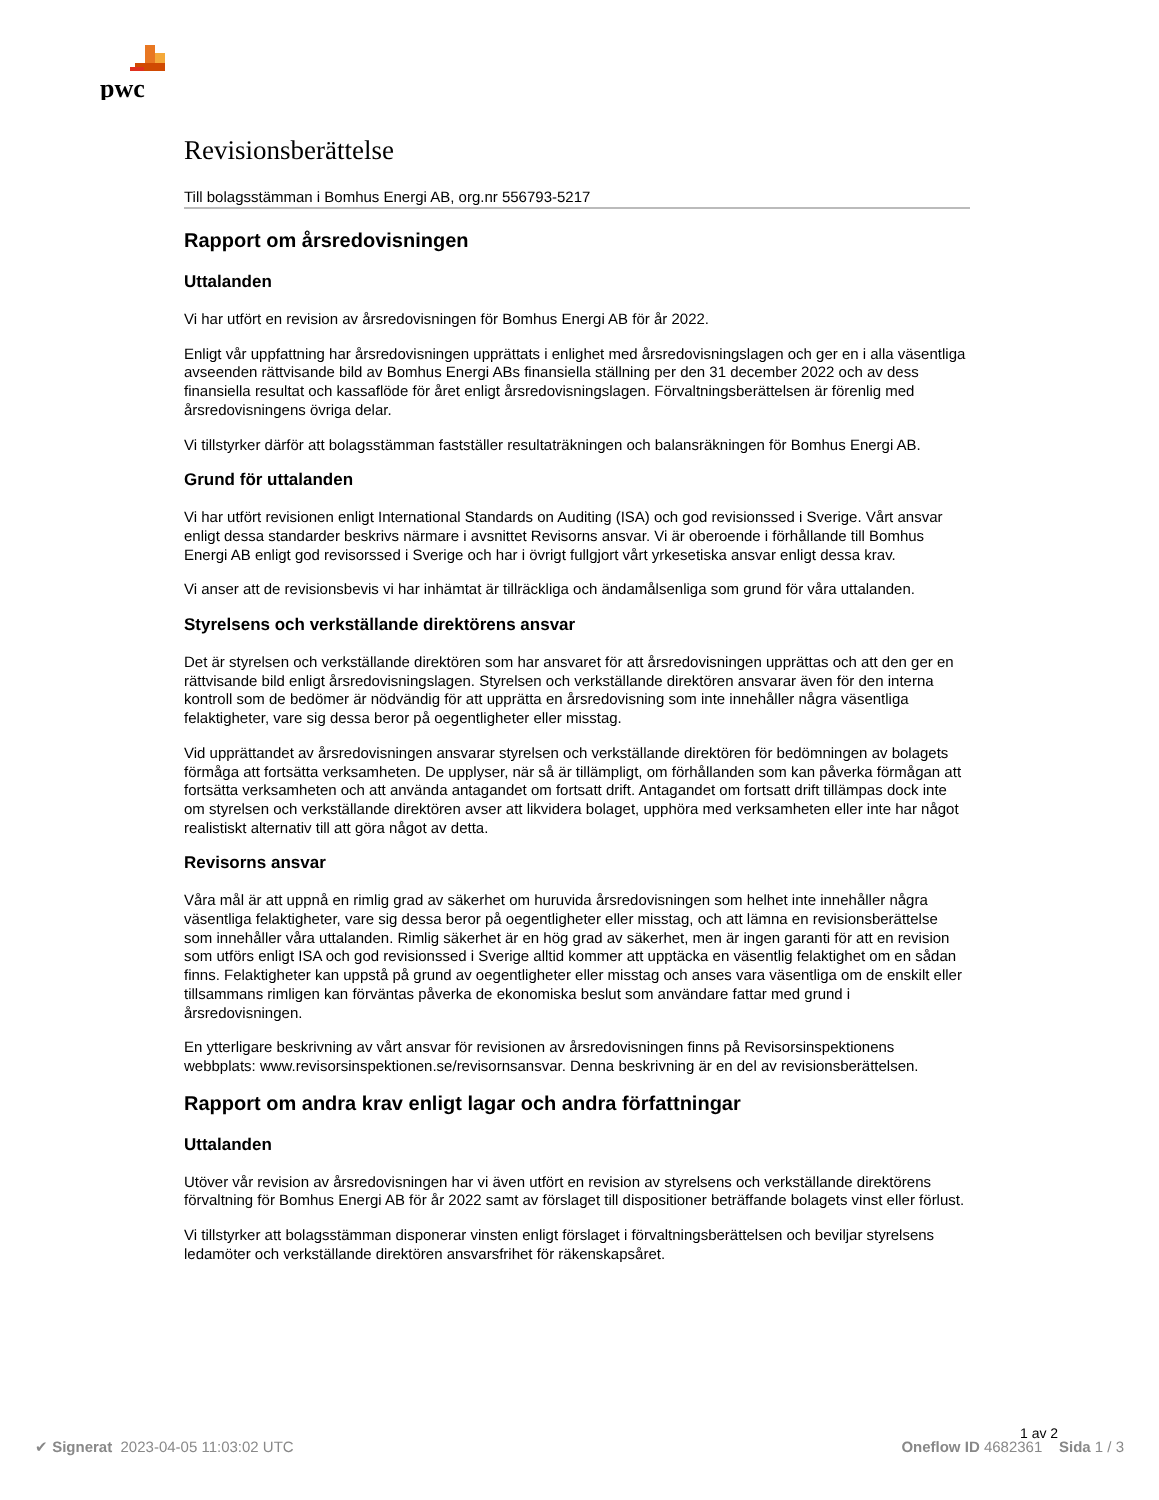pwc
Revisionsberättelse
Till bolagsstämman i Bomhus Energi AB, org.nr 556793-5217
Rapport om årsredovisningen
Uttalanden
Vi har utfört en revision av årsredovisningen för Bomhus Energi AB för år 2022.
Enligt vår uppfattning har årsredovisningen upprättats i enlighet med årsredovisningslagen och ger en i alla väsentliga avseenden rättvisande bild av Bomhus Energi ABs finansiella ställning per den 31 december 2022 och av dess finansiella resultat och kassaflöde för året enligt årsredovisningslagen. Förvaltningsberättelsen är förenlig med årsredovisningens övriga delar.
Vi tillstyrker därför att bolagsstämman fastställer resultaträkningen och balansräkningen för Bomhus Energi AB.
Grund för uttalanden
Vi har utfört revisionen enligt International Standards on Auditing (ISA) och god revisionssed i Sverige. Vårt ansvar enligt dessa standarder beskrivs närmare i avsnittet Revisorns ansvar. Vi är oberoende i förhållande till Bomhus Energi AB enligt god revisorssed i Sverige och har i övrigt fullgjort vårt yrkesetiska ansvar enligt dessa krav.
Vi anser att de revisionsbevis vi har inhämtat är tillräckliga och ändamålsenliga som grund för våra uttalanden.
Styrelsens och verkställande direktörens ansvar
Det är styrelsen och verkställande direktören som har ansvaret för att årsredovisningen upprättas och att den ger en rättvisande bild enligt årsredovisningslagen. Styrelsen och verkställande direktören ansvarar även för den interna kontroll som de bedömer är nödvändig för att upprätta en årsredovisning som inte innehåller några väsentliga felaktigheter, vare sig dessa beror på oegentligheter eller misstag.
Vid upprättandet av årsredovisningen ansvarar styrelsen och verkställande direktören för bedömningen av bolagets förmåga att fortsätta verksamheten. De upplyser, när så är tillämpligt, om förhållanden som kan påverka förmågan att fortsätta verksamheten och att använda antagandet om fortsatt drift. Antagandet om fortsatt drift tillämpas dock inte om styrelsen och verkställande direktören avser att likvidera bolaget, upphöra med verksamheten eller inte har något realistiskt alternativ till att göra något av detta.
Revisorns ansvar
Våra mål är att uppnå en rimlig grad av säkerhet om huruvida årsredovisningen som helhet inte innehåller några väsentliga felaktigheter, vare sig dessa beror på oegentligheter eller misstag, och att lämna en revisionsberättelse som innehåller våra uttalanden. Rimlig säkerhet är en hög grad av säkerhet, men är ingen garanti för att en revision som utförs enligt ISA och god revisionssed i Sverige alltid kommer att upptäcka en väsentlig felaktighet om en sådan finns. Felaktigheter kan uppstå på grund av oegentligheter eller misstag och anses vara väsentliga om de enskilt eller tillsammans rimligen kan förväntas påverka de ekonomiska beslut som användare fattar med grund i årsredovisningen.
En ytterligare beskrivning av vårt ansvar för revisionen av årsredovisningen finns på Revisorsinspektionens webbplats: www.revisorsinspektionen.se/revisornsansvar. Denna beskrivning är en del av revisionsberättelsen.
Rapport om andra krav enligt lagar och andra författningar
Uttalanden
Utöver vår revision av årsredovisningen har vi även utfört en revision av styrelsens och verkställande direktörens förvaltning för Bomhus Energi AB för år 2022 samt av förslaget till dispositioner beträffande bolagets vinst eller förlust.
Vi tillstyrker att bolagsstämman disponerar vinsten enligt förslaget i förvaltningsberättelsen och beviljar styrelsens ledamöter och verkställande direktören ansvarsfrihet för räkenskapsåret.
1 av 2
✔ Signerat 2023-04-05 11:03:02 UTC Oneflow ID 4682361 Sida 1 / 3